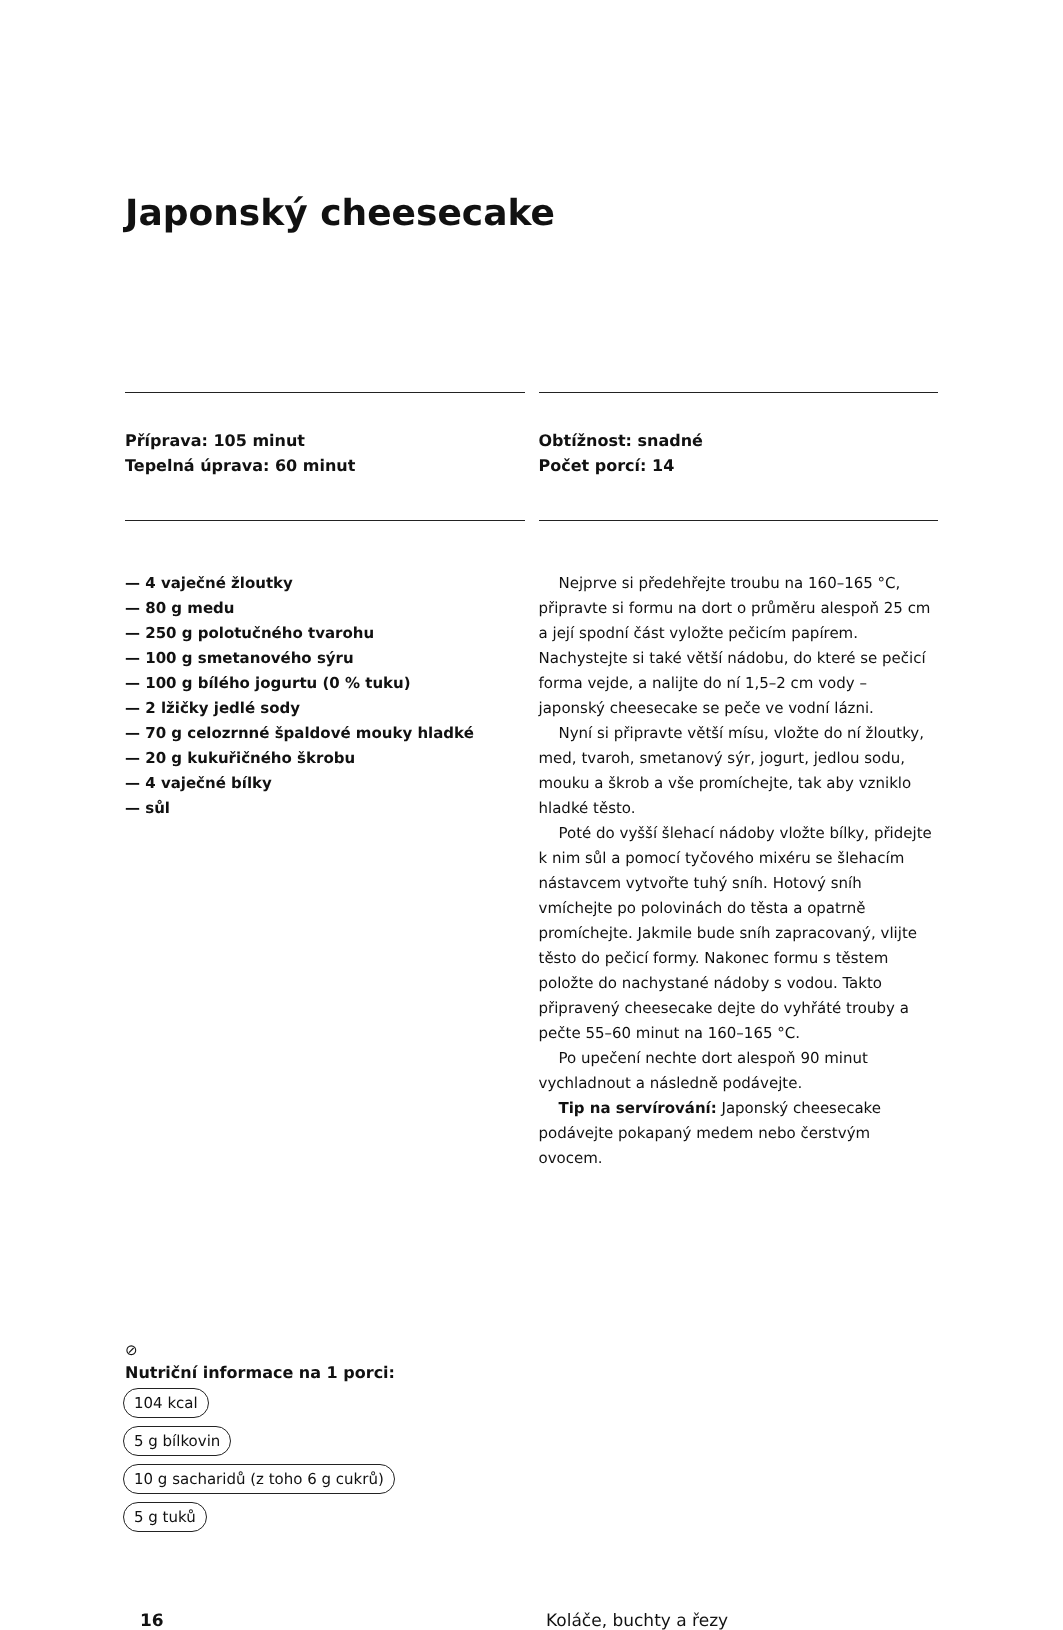Japonský cheesecake
Příprava: 105 minut
Tepelná úprava: 60 minut
Obtížnost: snadné
Počet porcí: 14
— 4 vaječné žloutky
— 80 g medu
— 250 g polotučného tvarohu
— 100 g smetanového sýru
— 100 g bílého jogurtu (0 % tuku)
— 2 lžičky jedlé sody
— 70 g celozrnné špaldové mouky hladké
— 20 g kukuřičného škrobu
— 4 vaječné bílky
— sůl
Nejprve si předehřejte troubu na 160–165 °C, připravte si formu na dort o průměru alespoň 25 cm a její spodní část vyložte pečicím papírem. Nachystejte si také větší nádobu, do které se pečicí forma vejde, a nalijte do ní 1,5–2 cm vody – japonský cheesecake se peče ve vodní lázni.
Nyní si připravte větší mísu, vložte do ní žloutky, med, tvaroh, smetanový sýr, jogurt, jedlou sodu, mouku a škrob a vše promíchejte, tak aby vzniklo hladké těsto.
Poté do vyšší šlehací nádoby vložte bílky, přidejte k nim sůl a pomocí tyčového mixéru se šlehacím nástavcem vytvořte tuhý sníh. Hotový sníh vmíchejte po polovinách do těsta a opatrně promíchejte. Jakmile bude sníh zapracovaný, vlijte těsto do pečicí formy. Nakonec formu s těstem položte do nachystané nádoby s vodou. Takto připravený cheesecake dejte do vyhřáté trouby a pečte 55–60 minut na 160–165 °C.
Po upečení nechte dort alespoň 90 minut vychladnout a následně podávejte.
Tip na servírování: Japonský cheesecake podávejte pokapaný medem nebo čerstvým ovocem.
⊘
Nutriční informace na 1 porci:
104 kcal
5 g bílkovin
10 g sacharidů (z toho 6 g cukrů)
5 g tuků
16 Koláče, buchty a řezy